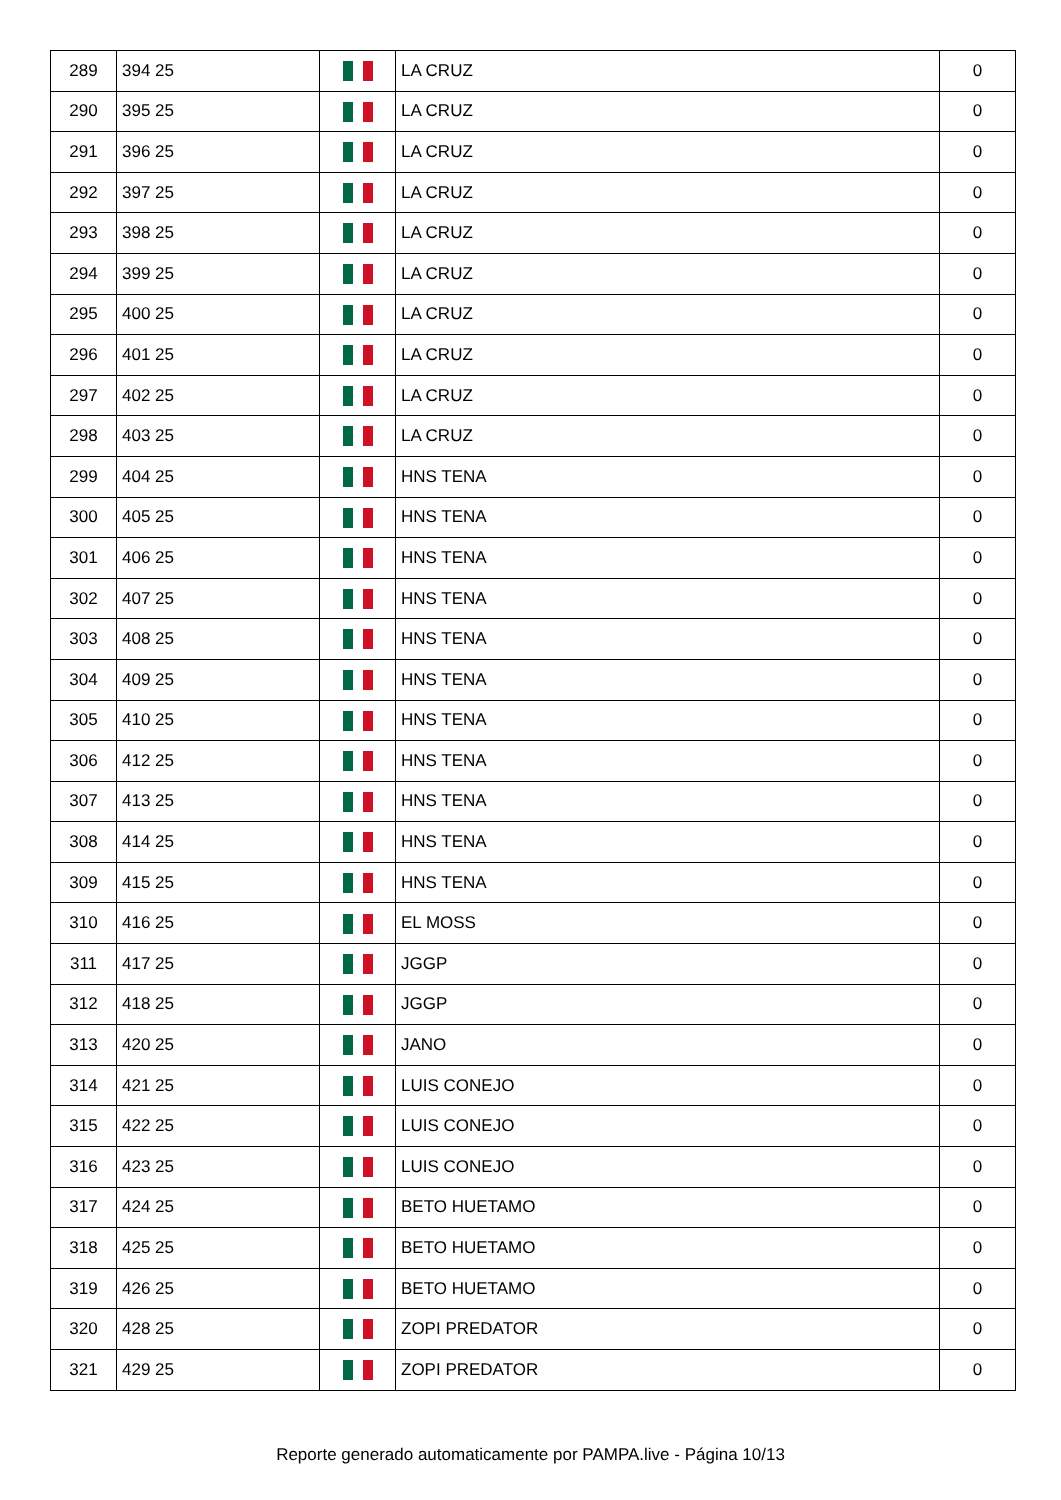| 289 | 394 25 | | LA CRUZ | 0 |
| 290 | 395 25 | | LA CRUZ | 0 |
| 291 | 396 25 | | LA CRUZ | 0 |
| 292 | 397 25 | | LA CRUZ | 0 |
| 293 | 398 25 | | LA CRUZ | 0 |
| 294 | 399 25 | | LA CRUZ | 0 |
| 295 | 400 25 | | LA CRUZ | 0 |
| 296 | 401 25 | | LA CRUZ | 0 |
| 297 | 402 25 | | LA CRUZ | 0 |
| 298 | 403 25 | | LA CRUZ | 0 |
| 299 | 404 25 | | HNS TENA | 0 |
| 300 | 405 25 | | HNS TENA | 0 |
| 301 | 406 25 | | HNS TENA | 0 |
| 302 | 407 25 | | HNS TENA | 0 |
| 303 | 408 25 | | HNS TENA | 0 |
| 304 | 409 25 | | HNS TENA | 0 |
| 305 | 410 25 | | HNS TENA | 0 |
| 306 | 412 25 | | HNS TENA | 0 |
| 307 | 413 25 | | HNS TENA | 0 |
| 308 | 414 25 | | HNS TENA | 0 |
| 309 | 415 25 | | HNS TENA | 0 |
| 310 | 416 25 | | EL MOSS | 0 |
| 311 | 417 25 | | JGGP | 0 |
| 312 | 418 25 | | JGGP | 0 |
| 313 | 420 25 | | JANO | 0 |
| 314 | 421 25 | | LUIS CONEJO | 0 |
| 315 | 422 25 | | LUIS CONEJO | 0 |
| 316 | 423 25 | | LUIS CONEJO | 0 |
| 317 | 424 25 | | BETO HUETAMO | 0 |
| 318 | 425 25 | | BETO HUETAMO | 0 |
| 319 | 426 25 | | BETO HUETAMO | 0 |
| 320 | 428 25 | | ZOPI PREDATOR | 0 |
| 321 | 429 25 | | ZOPI PREDATOR | 0 |
Reporte generado automaticamente por PAMPA.live - Página 10/13